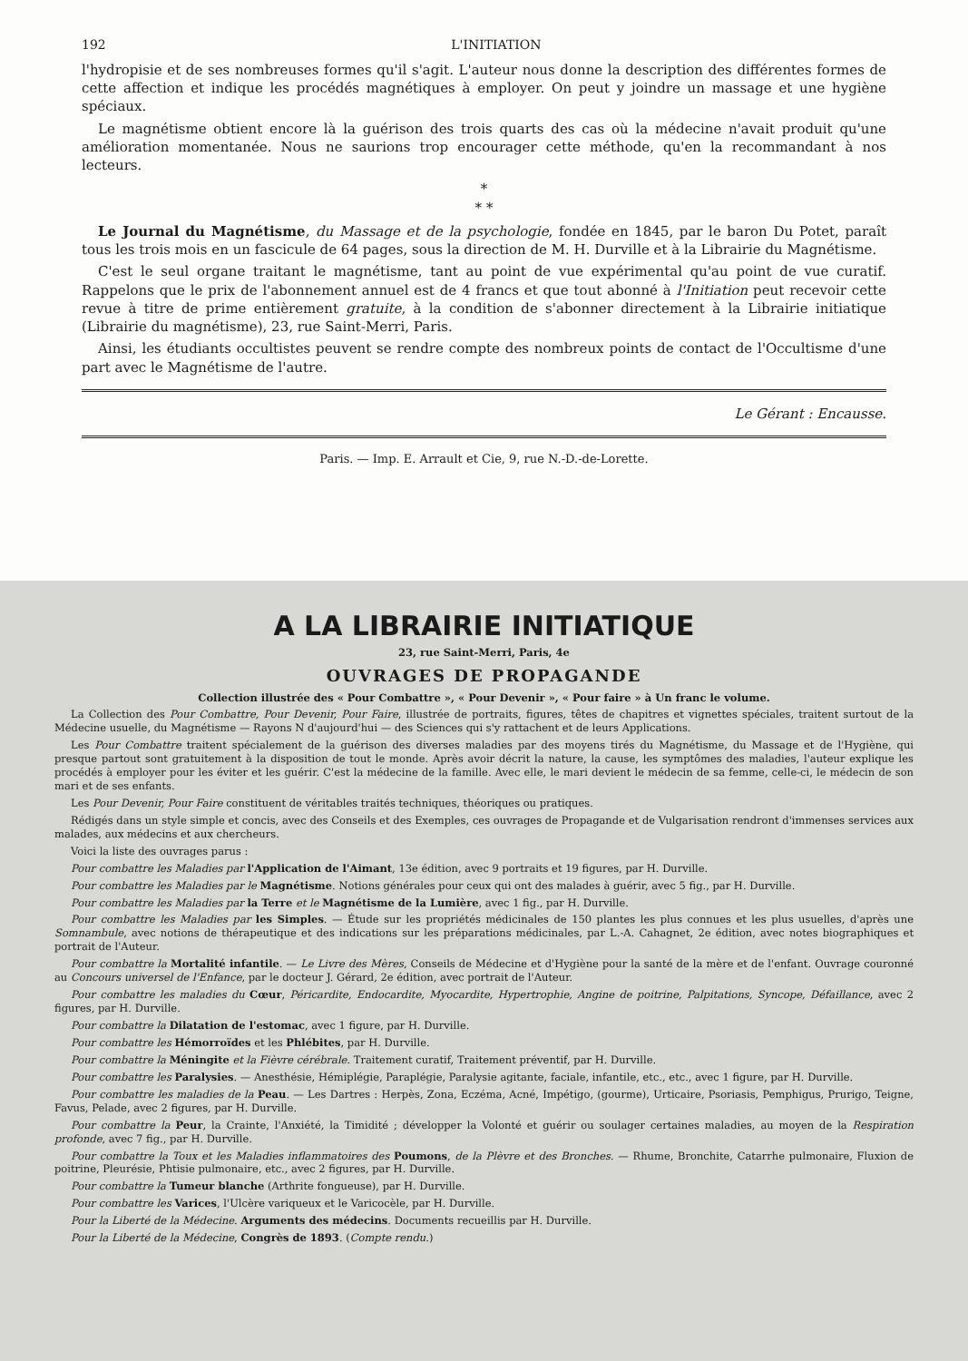192 L'INITIATION
l'hydropisie et de ses nombreuses formes qu'il s'agit. L'auteur nous donne la description des différentes formes de cette affection et indique les procédés magnétiques à employer. On peut y joindre un massage et une hygiène spéciaux.
Le magnétisme obtient encore là la guérison des trois quarts des cas où la médecine n'avait produit qu'une amélioration momentanée. Nous ne saurions trop encourager cette méthode, qu'en la recommandant à nos lecteurs.
*
* *
Le Journal du Magnétisme, du Massage et de la psychologie, fondée en 1845, par le baron Du Potet, paraît tous les trois mois en un fascicule de 64 pages, sous la direction de M. H. Durville et à la Librairie du Magnétisme.
C'est le seul organe traitant le magnétisme, tant au point de vue expérimental qu'au point de vue curatif. Rappelons que le prix de l'abonnement annuel est de 4 francs et que tout abonné à l'Initiation peut recevoir cette revue à titre de prime entièrement gratuite, à la condition de s'abonner directement à la Librairie initiatique (Librairie du magnétisme), 23, rue Saint-Merri, Paris.
Ainsi, les étudiants occultistes peuvent se rendre compte des nombreux points de contact de l'Occultisme d'une part avec le Magnétisme de l'autre.
Le Gérant : Encausse.
Paris. — Imp. E. Arrault et Cie, 9, rue N.-D.-de-Lorette.
A LA LIBRAIRIE INITIATIQUE
23, rue Saint-Merri, Paris, 4e
OUVRAGES DE PROPAGANDE
Collection illustrée des « Pour Combattre », « Pour Devenir », « Pour faire » à Un franc le volume.
La Collection des Pour Combattre, Pour Devenir, Pour Faire, illustrée de portraits, figures, têtes de chapitres et vignettes spéciales, traitent surtout de la Médecine usuelle, du Magnétisme — Rayons N d'aujourd'hui — des Sciences qui s'y rattachent et de leurs Applications.
Les Pour Combattre traitent spécialement de la guérison des diverses maladies par des moyens tirés du Magnétisme, du Massage et de l'Hygiène, qui presque partout sont gratuitement à la disposition de tout le monde. Après avoir décrit la nature, la cause, les symptômes des maladies, l'auteur explique les procédés à employer pour les éviter et les guérir. C'est la médecine de la famille. Avec elle, le mari devient le médecin de sa femme, celle-ci, le médecin de son mari et de ses enfants.
Les Pour Devenir, Pour Faire constituent de véritables traités techniques, théoriques ou pratiques.
Rédigés dans un style simple et concis, avec des Conseils et des Exemples, ces ouvrages de Propagande et de Vulgarisation rendront d'immenses services aux malades, aux médecins et aux chercheurs.
Voici la liste des ouvrages parus :
Pour combattre les Maladies par l'Application de l'Aimant, 13e édition, avec 9 portraits et 19 figures, par H. Durville.
Pour combattre les Maladies par le Magnétisme. Notions générales pour ceux qui ont des malades à guérir, avec 5 fig., par H. Durville.
Pour combattre les Maladies par la Terre et le Magnétisme de la Lumière, avec 1 fig., par H. Durville.
Pour combattre les Maladies par les Simples. — Étude sur les propriétés médicinales de 150 plantes les plus connues et les plus usuelles, d'après une Somnambule, avec notions de thérapeutique et des indications sur les préparations médicinales, par L.-A. Cahagnet, 2e édition, avec notes biographiques et portrait de l'Auteur.
Pour combattre la Mortalité infantile. — Le Livre des Mères, Conseils de Médecine et d'Hygiène pour la santé de la mère et de l'enfant. Ouvrage couronné au Concours universel de l'Enfance, par le docteur J. Gérard, 2e édition, avec portrait de l'Auteur.
Pour combattre les maladies du Cœur, Péricardite, Endocardite, Myocardite, Hypertrophie, Angine de poitrine, Palpitations, Syncope, Défaillance, avec 2 figures, par H. Durville.
Pour combattre la Dilatation de l'estomac, avec 1 figure, par H. Durville.
Pour combattre les Hémorroïdes et les Phlébites, par H. Durville.
Pour combattre la Méningite et la Fièvre cérébrale. Traitement curatif, Traitement préventif, par H. Durville.
Pour combattre les Paralysies. — Anesthésie, Hémiplégie, Paraplégie, Paralysie agitante, faciale, infantile, etc., etc., avec 1 figure, par H. Durville.
Pour combattre les maladies de la Peau. — Les Dartres : Herpès, Zona, Eczéma, Acné, Impétigo, (gourme), Urticaire, Psoriasis, Pemphigus, Prurigo, Teigne, Favus, Pelade, avec 2 figures, par H. Durville.
Pour combattre la Peur, la Crainte, l'Anxiété, la Timidité ; développer la Volonté et guérir ou soulager certaines maladies, au moyen de la Respiration profonde, avec 7 fig., par H. Durville.
Pour combattre la Toux et les Maladies inflammatoires des Poumons, de la Plèvre et des Bronches. — Rhume, Bronchite, Catarrhe pulmonaire, Fluxion de poitrine, Pleurésie, Phtisie pulmonaire, etc., avec 2 figures, par H. Durville.
Pour combattre la Tumeur blanche (Arthrite fongueuse), par H. Durville.
Pour combattre les Varices, l'Ulcère variqueux et le Varicocèle, par H. Durville.
Pour la Liberté de la Médecine. Arguments des médecins. Documents recueillis par H. Durville.
Pour la Liberté de la Médecine, Congrès de 1893. (Compte rendu.)